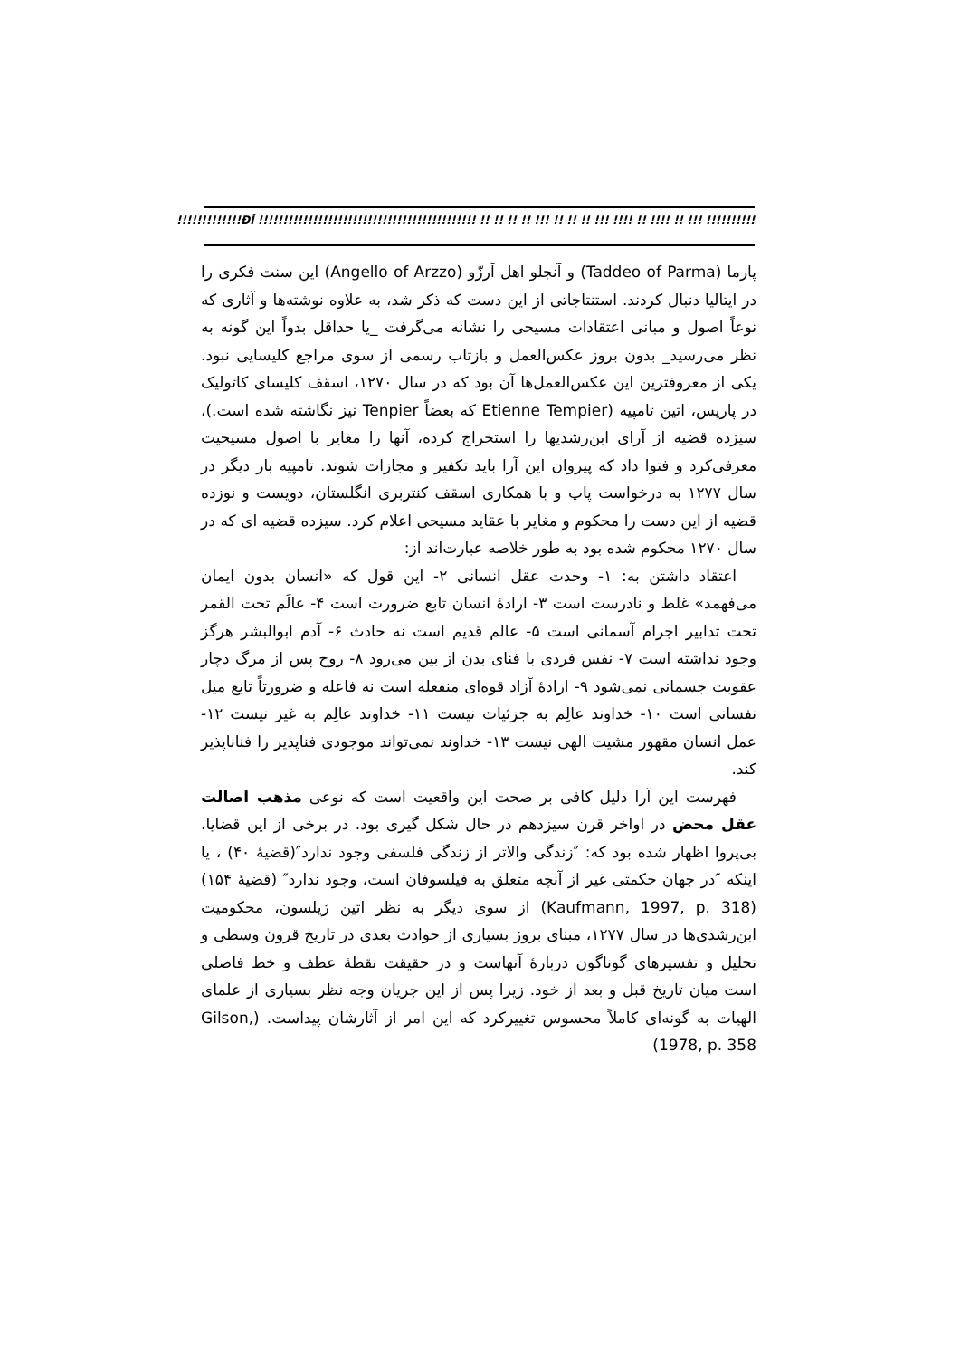!!!!!!!!!!!!!ÐÎ !!!!!!!!!!!!!!!!!!!!!!!!!!!!!!!!!!!!!!!!!!!! !! !! !! !! !!! !! !! !! !!! !!!! !! !!!! !! !!! !!!!!!!!!!!!!!!!!!!!!!!!!!!!!!!!!!!!!!!!!!!
پارما (Taddeo of Parma) و آنجلو اهل آرزّو (Angello of Arzzo) این سنت فکری را در ایتالیا دنبال کردند. استنتاجاتی از این دست که ذکر شد، به علاوه نوشته‌ها و آثاری که نوعاً اصول و مبانی اعتقادات مسیحی را نشانه می‌گرفت _یا حداقل بدواً این گونه به نظر می‌رسید_ بدون بروز عکس‌العمل و بازتاب رسمی از سوی مراجع کلیسایی نبود. یکی از معروفترین این عکس‌العمل‌ها آن بود که در سال ۱۲۷۰، اسقف کلیسای کاتولیک در پاریس، اتین تامپیه (Etienne Tempier که بعضاً Tenpier نیز نگاشته شده است.)، سیزده قضیه از آرای ابن‌رشدیها را استخراج کرده، آنها را مغایر با اصول مسیحیت معرفی‌کرد و فتوا داد که پیروان این آرا باید تکفیر و مجازات شوند. تامپیه بار دیگر در سال ۱۲۷۷ به درخواست پاپ و با همکاری اسقف کنتربری انگلستان، دویست و نوزده قضیه از این دست را محکوم و مغایر با عقاید مسیحی اعلام کرد. سیزده قضیه ای که در سال ۱۲۷۰ محکوم شده بود به طور خلاصه عبارت‌اند از:
اعتقاد داشتن به: ۱- وحدت عقل انسانی ۲- این قول که «انسان بدون ایمان می‌فهمد» غلط و نادرست است ۳- ارادهٔ انسان تابع ضرورت است ۴- عالَم تحت القمر تحت تدابیر اجرام آسمانی است ۵- عالم قدیم است نه حادث ۶- آدم ابوالبشر هرگز وجود نداشته است ۷- نفس فردی با فنای بدن از بین می‌رود ۸- روح پس از مرگ دچار عقوبت جسمانی نمی‌شود ۹- ارادهٔ آزاد قوه‌ای منفعله است نه فاعله و ضرورتاً تابع میل نفسانی است ۱۰- خداوند عالِم به جزئیات نیست ۱۱- خداوند عالِم به غیر نیست ۱۲- عمل انسان مقهور مشیت الهی نیست ۱۳- خداوند نمی‌تواند موجودی فناپذیر را فناناپذیر کند.
فهرست این آرا دلیل کافی بر صحت این واقعیت است که نوعی مذهب اصالت عقل محض در اواخر قرن سیزدهم در حال شکل گیری بود. در برخی از این قضایا، بی‌پروا اظهار شده بود که: ″زندگی والاتر از زندگی فلسفی وجود ندارد″(قضیهٔ ۴۰) ، یا اینکه ″در جهان حکمتی غیر از آنچه متعلق به فیلسوفان است، وجود ندارد″ (قضیهٔ ۱۵۴) (Kaufmann, 1997, p. 318) از سوی دیگر به نظر اتین ژیلسون، محکومیت ابن‌رشدی‌ها در سال ۱۲۷۷، مبنای بروز بسیاری از حوادث بعدی در تاریخ قرون وسطی و تحلیل و تفسیرهای گوناگون دربارهٔ آنهاست و در حقیقت نقطهٔ عطف و خط فاصلی است میان تاریخ قبل و بعد از خود. زیرا پس از این جریان وجه نظر بسیاری از علمای الهیات به گونه‌ای کاملاً محسوس تغییرکرد که این امر از آثارشان پیداست. (Gilson, 1978, p. 358)